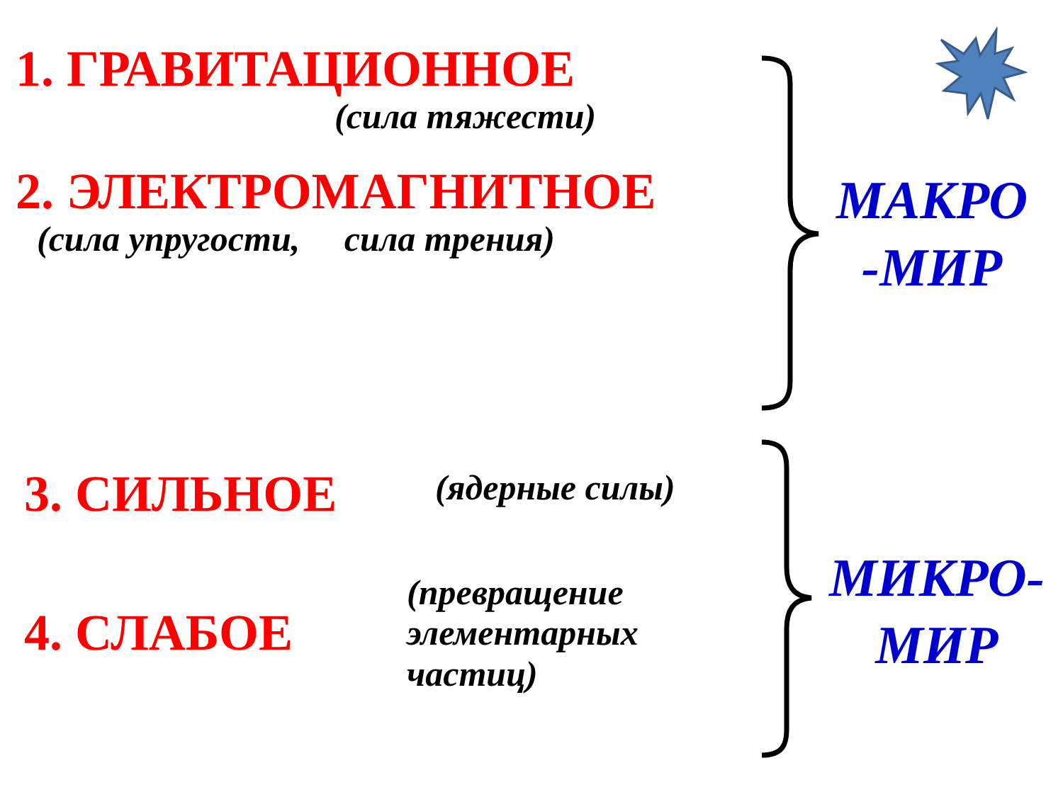1. ГРАВИТАЦИОННОЕ
(сила тяжести)
2. ЭЛЕКТРОМАГНИТНОЕ
(сила упругости, сила трения)
МАКРО
-МИР
3. СИЛЬНОЕ
4. СЛАБОЕ
(ядерные силы)
(превращение
элементарных
частиц)
МИКРО-
МИР